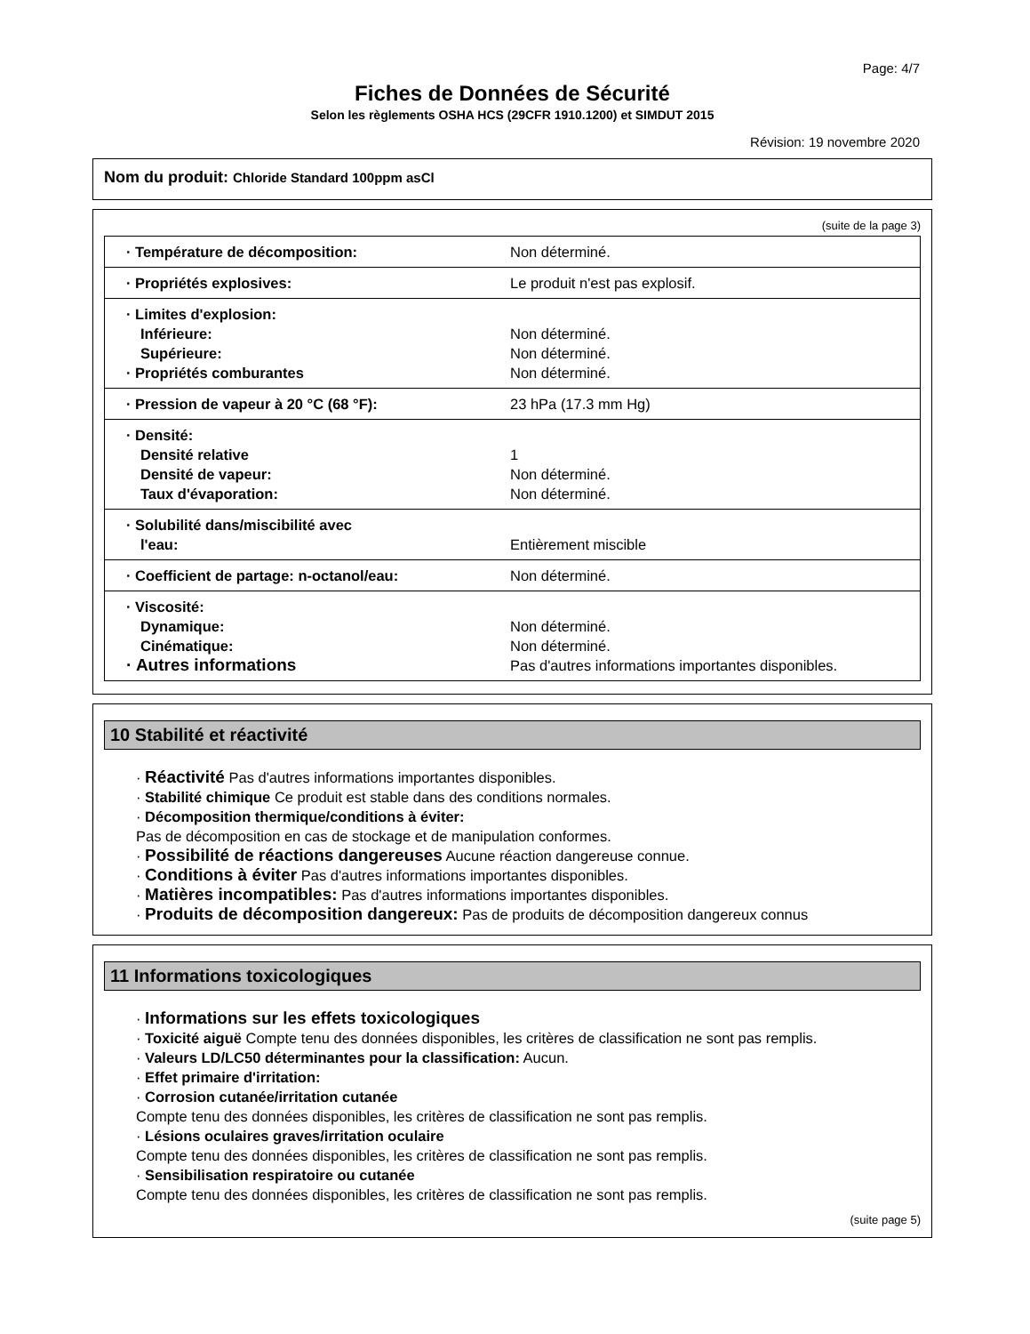Page: 4/7
Fiches de Données de Sécurité
Selon les règlements OSHA HCS (29CFR 1910.1200) et SIMDUT 2015
Révision: 19 novembre 2020
Nom du produit: Chloride Standard 100ppm asCl
(suite de la page 3)
| · Température de décomposition: | Non déterminé. |
| · Propriétés explosives: | Le produit n'est pas explosif. |
| · Limites d'explosion: Inférieure: Supérieure: · Propriétés comburantes | Non déterminé. Non déterminé. Non déterminé. |
| · Pression de vapeur à 20 °C (68 °F): | 23 hPa (17.3 mm Hg) |
| · Densité: Densité relative Densité de vapeur: Taux d'évaporation: | 1 Non déterminé. Non déterminé. |
| · Solubilité dans/miscibilité avec l'eau: | Entièrement miscible |
| · Coefficient de partage: n-octanol/eau: | Non déterminé. |
| · Viscosité: Dynamique: Cinématique: · Autres informations | Non déterminé. Non déterminé. Pas d'autres informations importantes disponibles. |
10 Stabilité et réactivité
· Réactivité Pas d'autres informations importantes disponibles.
· Stabilité chimique Ce produit est stable dans des conditions normales.
· Décomposition thermique/conditions à éviter:
Pas de décomposition en cas de stockage et de manipulation conformes.
· Possibilité de réactions dangereuses Aucune réaction dangereuse connue.
· Conditions à éviter Pas d'autres informations importantes disponibles.
· Matières incompatibles: Pas d'autres informations importantes disponibles.
· Produits de décomposition dangereux: Pas de produits de décomposition dangereux connus
11 Informations toxicologiques
· Informations sur les effets toxicologiques
· Toxicité aiguë Compte tenu des données disponibles, les critères de classification ne sont pas remplis.
· Valeurs LD/LC50 déterminantes pour la classification: Aucun.
· Effet primaire d'irritation:
· Corrosion cutanée/irritation cutanée
Compte tenu des données disponibles, les critères de classification ne sont pas remplis.
· Lésions oculaires graves/irritation oculaire
Compte tenu des données disponibles, les critères de classification ne sont pas remplis.
· Sensibilisation respiratoire ou cutanée
Compte tenu des données disponibles, les critères de classification ne sont pas remplis.
(suite page 5)